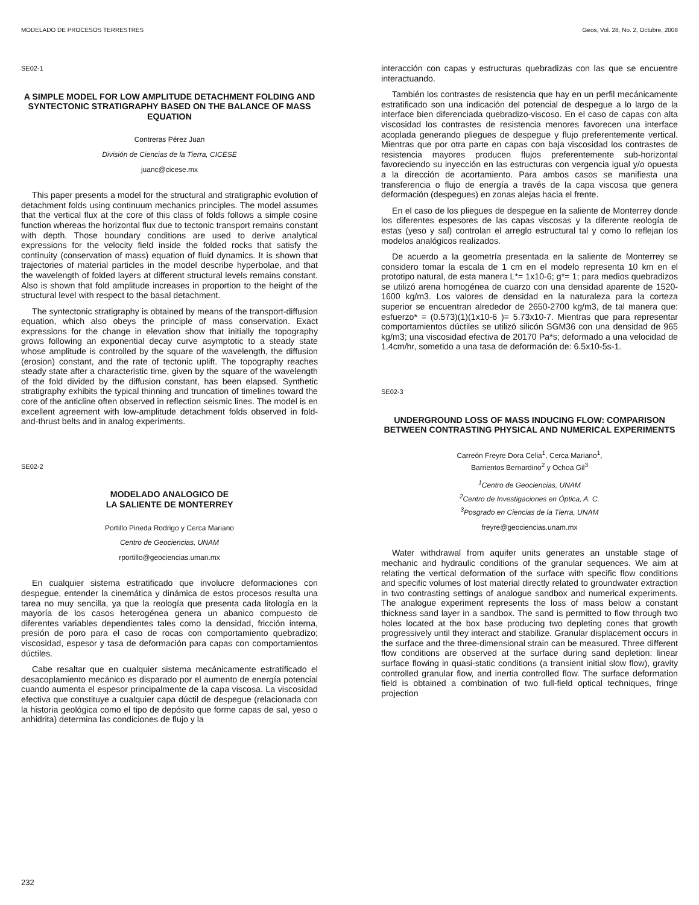MODELADO DE PROCESOS TERRESTRES Geos, Vol. 28, No. 2, Octubre, 2008
SE02-1
A SIMPLE MODEL FOR LOW AMPLITUDE DETACHMENT FOLDING AND SYNTECTONIC STRATIGRAPHY BASED ON THE BALANCE OF MASS EQUATION
Contreras Pérez Juan
División de Ciencias de la Tierra, CICESE
juanc@cicese.mx
This paper presents a model for the structural and stratigraphic evolution of detachment folds using continuum mechanics principles. The model assumes that the vertical flux at the core of this class of folds follows a simple cosine function whereas the horizontal flux due to tectonic transport remains constant with depth. Those boundary conditions are used to derive analytical expressions for the velocity field inside the folded rocks that satisfy the continuity (conservation of mass) equation of fluid dynamics. It is shown that trajectories of material particles in the model describe hyperbolae, and that the wavelength of folded layers at different structural levels remains constant. Also is shown that fold amplitude increases in proportion to the height of the structural level with respect to the basal detachment.
The syntectonic stratigraphy is obtained by means of the transport-diffusion equation, which also obeys the principle of mass conservation. Exact expressions for the change in elevation show that initially the topography grows following an exponential decay curve asymptotic to a steady state whose amplitude is controlled by the square of the wavelength, the diffusion (erosion) constant, and the rate of tectonic uplift. The topography reaches steady state after a characteristic time, given by the square of the wavelength of the fold divided by the diffusion constant, has been elapsed. Synthetic stratigraphy exhibits the typical thinning and truncation of timelines toward the core of the anticline often observed in reflection seismic lines. The model is en excellent agreement with low-amplitude detachment folds observed in fold-and-thrust belts and in analog experiments.
SE02-2
MODELADO ANALOGICO DE
LA SALIENTE DE MONTERREY
Portillo Pineda Rodrigo y Cerca Mariano
Centro de Geociencias, UNAM
rportillo@geociencias.uman.mx
En cualquier sistema estratificado que involucre deformaciones con despegue, entender la cinemática y dinámica de estos procesos resulta una tarea no muy sencilla, ya que la reología que presenta cada litología en la mayoría de los casos heterogénea genera un abanico compuesto de diferentes variables dependientes tales como la densidad, fricción interna, presión de poro para el caso de rocas con comportamiento quebradizo; viscosidad, espesor y tasa de deformación para capas con comportamientos dúctiles.
Cabe resaltar que en cualquier sistema mecánicamente estratificado el desacoplamiento mecánico es disparado por el aumento de energía potencial cuando aumenta el espesor principalmente de la capa viscosa. La viscosidad efectiva que constituye a cualquier capa dúctil de despegue (relacionada con la historia geológica como el tipo de depósito que forme capas de sal, yeso o anhidrita) determina las condiciones de flujo y la
interacción con capas y estructuras quebradizas con las que se encuentre interactuando.
También los contrastes de resistencia que hay en un perfil mecánicamente estratificado son una indicación del potencial de despegue a lo largo de la interface bien diferenciada quebradizo-viscoso. En el caso de capas con alta viscosidad los contrastes de resistencia menores favorecen una interface acoplada generando pliegues de despegue y flujo preferentemente vertical. Mientras que por otra parte en capas con baja viscosidad los contrastes de resistencia mayores producen flujos preferentemente sub-horizontal favoreciendo su inyección en las estructuras con vergencia igual y/o opuesta a la dirección de acortamiento. Para ambos casos se manifiesta una transferencia o flujo de energía a través de la capa viscosa que genera deformación (despegues) en zonas alejas hacia el frente.
En el caso de los pliegues de despegue en la saliente de Monterrey donde los diferentes espesores de las capas viscosas y la diferente reología de estas (yeso y sal) controlan el arreglo estructural tal y como lo reflejan los modelos analógicos realizados.
De acuerdo a la geometría presentada en la saliente de Monterrey se considero tomar la escala de 1 cm en el modelo representa 10 km en el prototipo natural, de esta manera L*= 1x10-6; g*= 1; para medios quebradizos se utilizó arena homogénea de cuarzo con una densidad aparente de 1520-1600 kg/m3. Los valores de densidad en la naturaleza para la corteza superior se encuentran alrededor de 2650-2700 kg/m3, de tal manera que: esfuerzo* = (0.573)(1)(1x10-6 )= 5.73x10-7. Mientras que para representar comportamientos dúctiles se utilizó silicón SGM36 con una densidad de 965 kg/m3; una viscosidad efectiva de 20170 Pa*s; deformado a una velocidad de 1.4cm/hr, sometido a una tasa de deformación de: 6.5x10-5s-1.
SE02-3
UNDERGROUND LOSS OF MASS INDUCING FLOW: COMPARISON BETWEEN CONTRASTING PHYSICAL AND NUMERICAL EXPERIMENTS
Carreón Freyre Dora Celia<sup>1</sup>, Cerca Mariano<sup>1</sup>,
Barrientos Bernardino<sup>2</sup> y Ochoa Gil<sup>3</sup>
<sup>1</sup> Centro de Geociencias, UNAM
<sup>2</sup> Centro de Investigaciones en Óptica, A. C.
<sup>3</sup> Posgrado en Ciencias de la Tierra, UNAM
freyre@geociencias.unam.mx
Water withdrawal from aquifer units generates an unstable stage of mechanic and hydraulic conditions of the granular sequences. We aim at relating the vertical deformation of the surface with specific flow conditions and specific volumes of lost material directly related to groundwater extraction in two contrasting settings of analogue sandbox and numerical experiments. The analogue experiment represents the loss of mass below a constant thickness sand layer in a sandbox. The sand is permitted to flow through two holes located at the box base producing two depleting cones that growth progressively until they interact and stabilize. Granular displacement occurs in the surface and the three-dimensional strain can be measured. Three different flow conditions are observed at the surface during sand depletion: linear surface flowing in quasi-static conditions (a transient initial slow flow), gravity controlled granular flow, and inertia controlled flow. The surface deformation field is obtained a combination of two full-field optical techniques, fringe projection
232